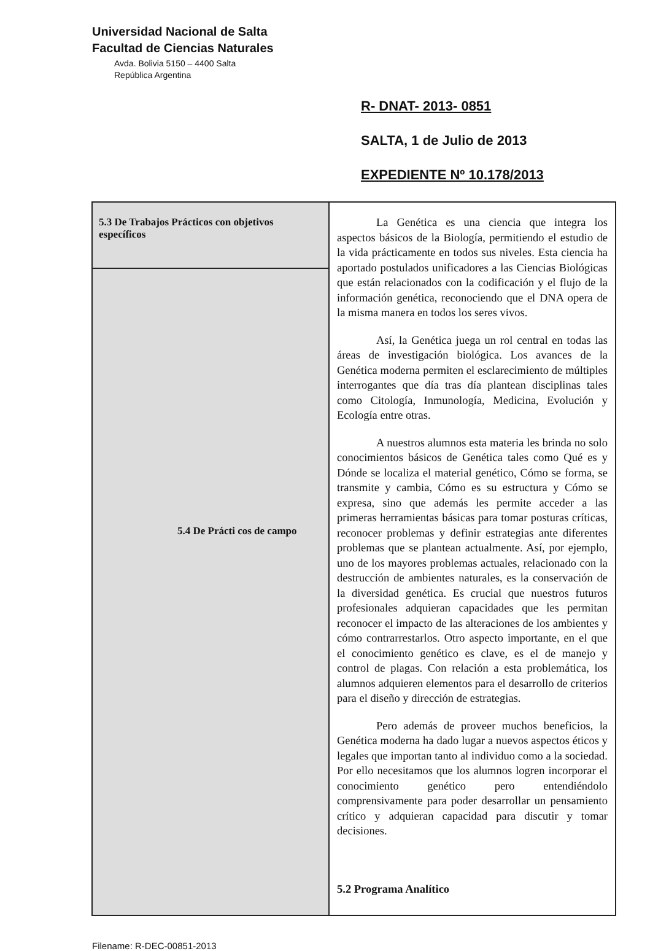Universidad Nacional de Salta
Facultad de Ciencias Naturales
Avda. Bolivia 5150 – 4400 Salta
República Argentina
R- DNAT- 2013- 0851
SALTA, 1 de Julio de 2013
EXPEDIENTE Nº 10.178/2013
| 5.3 De Trabajos Prácticos con objetivos específicos | La Genética es una ciencia que integra los aspectos básicos de la Biología, permitiendo el estudio de la vida prácticamente en todos sus niveles. Esta ciencia ha aportado postulados unificadores a las Ciencias Biológicas que están relacionados con la codificación y el flujo de la información genética, reconociendo que el DNA opera de la misma manera en todos los seres vivos. Así, la Genética juega un rol central en todas las áreas de investigación biológica. Los avances de la Genética moderna permiten el esclarecimiento de múltiples interrogantes que día tras día plantean disciplinas tales como Citología, Inmunología, Medicina, Evolución y Ecología entre otras. A nuestros alumnos esta materia les brinda no solo conocimientos básicos de Genética tales como Qué es y Dónde se localiza el material genético, Cómo se forma, se transmite y cambia, Cómo es su estructura y Cómo se expresa, sino que además les permite acceder a las primeras herramientas básicas para tomar posturas críticas, reconocer problemas y definir estrategias ante diferentes problemas que se plantean actualmente. Así, por ejemplo, uno de los mayores problemas actuales, relacionado con la destrucción de ambientes naturales, es la conservación de la diversidad genética. Es crucial que nuestros futuros profesionales adquieran capacidades que les permitan reconocer el impacto de las alteraciones de los ambientes y cómo contrarrestarlos. Otro aspecto importante, en el que el conocimiento genético es clave, es el de manejo y control de plagas. Con relación a esta problemática, los alumnos adquieren elementos para el desarrollo de criterios para el diseño y dirección de estrategias. Pero además de proveer muchos beneficios, la Genética moderna ha dado lugar a nuevos aspectos éticos y legales que importan tanto al individuo como a la sociedad. Por ello necesitamos que los alumnos logren incorporar el conocimiento genético pero entendiéndolo comprensivamente para poder desarrollar un pensamiento crítico y adquieran capacidad para discutir y tomar decisiones. 5.2 Programa Analítico |
| 5.4 De Prácti cos de campo | |
Filename: R-DEC-00851-2013